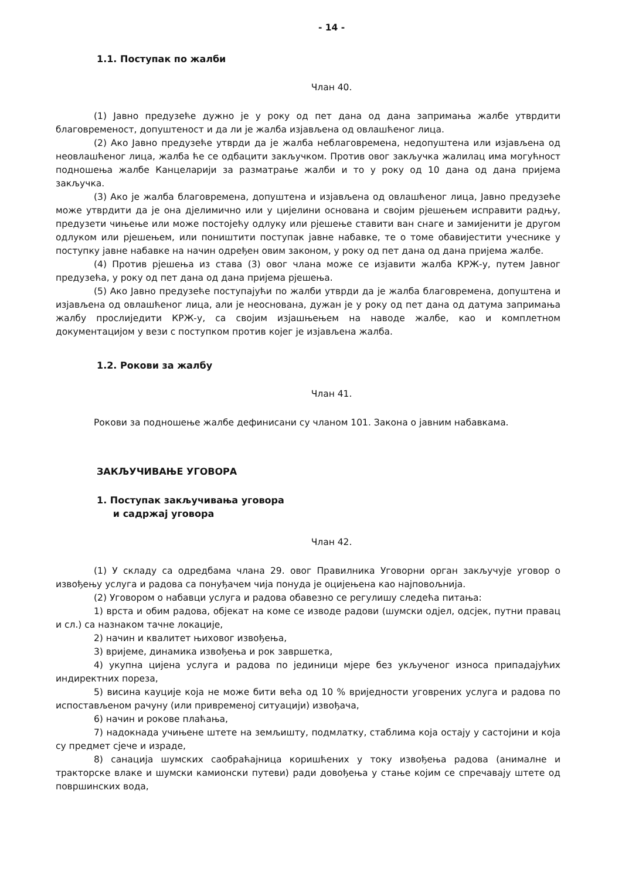- 14 -
1.1. Поступак по жалби
Члан 40.
(1) Јавно предузеће дужно је у року од пет дана од дана запримања жалбе утврдити благовременост, допуштеност и да ли је жалба изјављена од овлашћеног лица.
(2) Ако Јавно предузеће утврди да је жалба неблаговремена, недопуштена или изјављена од неовлашћеног лица, жалба ће се одбацити закључком. Против овог закључка жалилац има могућност подношења жалбе Канцеларији за разматрање жалби и то у року од 10 дана од дана пријема закључка.
(3) Ако је жалба благовремена, допуштена и изјављена од овлашћеног лица, Јавно предузеће може утврдити да је она дјелимично или у цијелини основана и својим рјешењем исправити радњу, предузети чињење или може постојећу одлуку или рјешење ставити ван снаге и замијенити је другом одлуком или рјешењем, или поништити поступак јавне набавке, те о томе обавијестити учеснике у поступку јавне набавке на начин одређен овим законом, у року од пет дана од дана пријема жалбе.
(4) Против рјешења из става (3) овог члана може се изјавити жалба КРЖ-у, путем Јавног предузећа, у року од пет дана од дана пријема рјешења.
(5) Ако Јавно предузеће поступајући по жалби утврди да је жалба благовремена, допуштена и изјављена од овлашћеног лица, али је неоснована, дужан је у року од пет дана од датума запримања жалбу прослиједити КРЖ-у, са својим изјашњењем на наводе жалбе, као и комплетном документацијом у вези с поступком против којег је изјављена жалба.
1.2. Рокови за жалбу
Члан 41.
Рокови за подношење жалбе дефинисани су чланом 101. Закона о јавним набавкама.
ЗАКЉУЧИВАЊЕ УГОВОРА
1. Поступак закључивања уговора
и садржај уговора
Члан 42.
(1) У складу са одредбама члана 29. овог Правилника Уговорни орган закључује уговор о извођењу услуга и радова са понуђачем чија понуда је оцијењена као најповољнија.
(2) Уговором о набавци услуга и радова обавезно се регулишу следећа питања:
1) врста и обим радова, објекат на коме се изводе радови (шумски одјел, одсјек, путни правац и сл.) са назнаком тачне локације,
2) начин и квалитет њиховог извођења,
3) вријеме, динамика извођења и рок завршетка,
4) укупна цијена услуга и радова по јединици мјере без укљученог износа припадајућих индиректних пореза,
5) висина кауције која не може бити већа од 10 % вриједности уговрених услуга и радова по испостављеном рачуну (или привременој ситуацији) извођача,
6) начин и рокове плаћања,
7) надокнада учињене штете на земљишту, подмлатку, стаблима која остају у састојини и која су предмет сјече и израде,
8) санација шумских саобраћајница коришћених у току извођења радова (анималне и тракторске влаке и шумски камионски путеви) ради довођења у стање којим се спречавају штете од површинских вода,